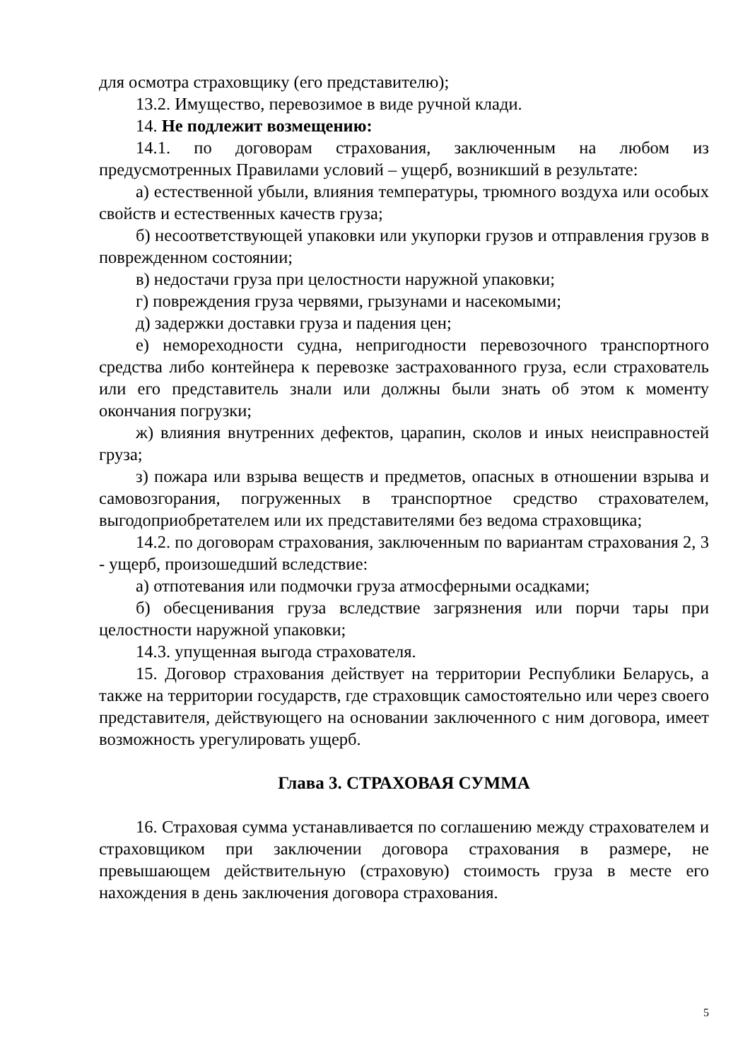для осмотра страховщику (его представителю);
13.2. Имущество, перевозимое в виде ручной клади.
14. Не подлежит возмещению:
14.1. по договорам страхования, заключенным на любом из предусмотренных Правилами условий – ущерб, возникший в результате:
а) естественной убыли, влияния температуры, трюмного воздуха или особых свойств и естественных качеств груза;
б) несоответствующей упаковки или укупорки грузов и отправления грузов в поврежденном состоянии;
в) недостачи груза при целостности наружной упаковки;
г) повреждения груза червями, грызунами и насекомыми;
д) задержки доставки груза и падения цен;
е) немореходности судна, непригодности перевозочного транспортного средства либо контейнера к перевозке застрахованного груза, если страхователь или его представитель знали или должны были знать об этом к моменту окончания погрузки;
ж) влияния внутренних дефектов, царапин, сколов и иных неисправностей груза;
з) пожара или взрыва веществ и предметов, опасных в отношении взрыва и самовозгорания, погруженных в транспортное средство страхователем, выгодоприобретателем или их представителями без ведома страховщика;
14.2. по договорам страхования, заключенным по вариантам страхования 2, 3 - ущерб, произошедший вследствие:
а) отпотевания или подмочки груза атмосферными осадками;
б) обесценивания груза вследствие загрязнения или порчи тары при целостности наружной упаковки;
14.3. упущенная выгода страхователя.
15. Договор страхования действует на территории Республики Беларусь, а также на территории государств, где страховщик самостоятельно или через своего представителя, действующего на основании заключенного с ним договора, имеет возможность урегулировать ущерб.
Глава 3. СТРАХОВАЯ СУММА
16. Страховая сумма устанавливается по соглашению между страхователем и страховщиком при заключении договора страхования в размере, не превышающем действительную (страховую) стоимость груза в месте его нахождения в день заключения договора страхования.
5